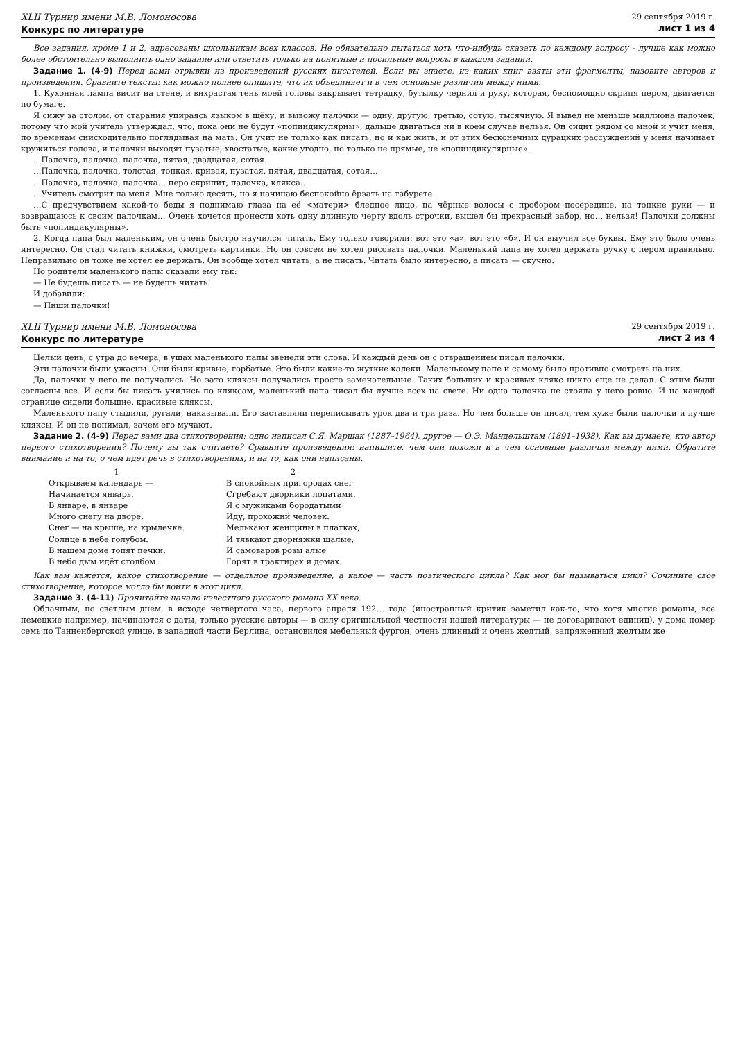XLII Турнир имени М.В. Ломоносова
Конкурс по литературе
29 сентября 2019 г.
лист 1 из 4
Все задания, кроме 1 и 2, адресованы школьникам всех классов. Не обязательно пытаться хоть что-нибудь сказать по каждому вопросу - лучше как можно более обстоятельно выполнить одно задание или ответить только на понятные и посильные вопросы в каждом задании.
Задание 1. (4-9) Перед вами отрывки из произведений русских писателей. Если вы знаете, из каких книг взяты эти фрагменты, назовите авторов и произведения. Сравните тексты: как можно полнее опишите, что их объединяет и в чем основные различия между ними.
1. Кухонная лампа висит на стене, и вихрастая тень моей головы закрывает тетрадку, бутылку чернил и руку, которая, беспомощно скрипя пером, двигается по бумаге.
Я сижу за столом, от старания упираясь языком в щёку, и вывожу палочки — одну, другую, третью, сотую, тысячную. Я вывел не меньше миллиона палочек, потому что мой учитель утверждал, что, пока они не будут «попиндикулярны», дальше двигаться ни в коем случае нельзя. Он сидит рядом со мной и учит меня, по временам снисходительно поглядывая на мать. Он учит не только как писать, но и как жить, и от этих бесконечных дурацких рассуждений у меня начинает кружиться голова, и палочки выходят пузатые, хвостатые, какие угодно, но только не прямые, не «попиндикулярные».
…Палочка, палочка, палочка, пятая, двадцатая, сотая…
…Палочка, палочка, толстая, тонкая, кривая, пузатая, пятая, двадцатая, сотая…
…Палочка, палочка, палочка… перо скрипит, палочка, клякса…
…Учитель смотрит на меня. Мне только десять, но я начинаю беспокойно ёрзать на табурете.
…С предчувствием какой-то беды я поднимаю глаза на её <матери> бледное лицо, на чёрные волосы с пробором посередине, на тонкие руки — и возвращаюсь к своим палочкам… Очень хочется пронести хоть одну длинную черту вдоль строчки, вышел бы прекрасный забор, но… нельзя! Палочки должны быть «попиндикулярны».
2. Когда папа был маленьким, он очень быстро научился читать. Ему только говорили: вот это «а», вот это «б». И он выучил все буквы. Ему это было очень интересно. Он стал читать книжки, смотреть картинки. Но он совсем не хотел рисовать палочки. Маленький папа не хотел держать ручку с пером правильно. Неправильно он тоже не хотел ее держать. Он вообще хотел читать, а не писать. Читать было интересно, а писать — скучно.
Но родители маленького папы сказали ему так:
— Не будешь писать — не будешь читать!
И добавили:
— Пиши палочки!
XLII Турнир имени М.В. Ломоносова
Конкурс по литературе
29 сентября 2019 г.
лист 2 из 4
Целый день, с утра до вечера, в ушах маленького папы звенели эти слова. И каждый день он с отвращением писал палочки.
Эти палочки были ужасны. Они были кривые, горбатые. Это были какие-то жуткие калеки. Маленькому папе и самому было противно смотреть на них.
Да, палочки у него не получались. Но зато кляксы получались просто замечательные. Таких больших и красивых клякс никто еще не делал. С этим были согласны все. И если бы писать учились по кляксам, маленький папа писал бы лучше всех на свете. Ни одна палочка не стояла у него ровно. И на каждой странице сидели большие, красивые кляксы.
Маленького папу стыдили, ругали, наказывали. Его заставляли переписывать урок два и три раза. Но чем больше он писал, тем хуже были палочки и лучше кляксы. И он не понимал, зачем его мучают.
Задание 2. (4-9) Перед вами два стихотворения: одно написал С.Я. Маршак (1887–1964), другое — О.Э. Мандельштам (1891–1938). Как вы думаете, кто автор первого стихотворения? Почему вы так считаете? Сравните произведения: напишите, чем они похожи и в чем основные различия между ними. Обратите внимание и на то, о чем идет речь в стихотворениях, и на то, как они написаны.
1
Открываем календарь —
Начинается январь.
В январе, в январе
Много снегу на дворе.
Снег — на крыше, на крылечке.
Солнце в небе голубом.
В нашем доме топят печки.
В небо дым идёт столбом.
2
В спокойных пригородах снег
Сгребают дворники лопатами.
Я с мужиками бородатыми
Иду, прохожий человек.
Мелькают женщины в платках,
И тявкают дворняжки шалые,
И самоваров розы алые
Горят в трактирах и домах.
Как вам кажется, какое стихотворение — отдельное произведение, а какое — часть поэтического цикла? Как мог бы называться цикл? Сочините свое стихотворение, которое могло бы войти в этот цикл.
Задание 3. (4-11) Прочитайте начало известного русского романа XX века.
Облачным, но светлым днем, в исходе четвертого часа, первого апреля 192… года (иностранный критик заметил как-то, что хотя многие романы, все немецкие например, начинаются с даты, только русские авторы — в силу оригинальной честности нашей литературы — не договаривают единиц), у дома номер семь по Танненбергской улице, в западной части Берлина, остановился мебельный фургон, очень длинный и очень желтый, запряженный желтым же